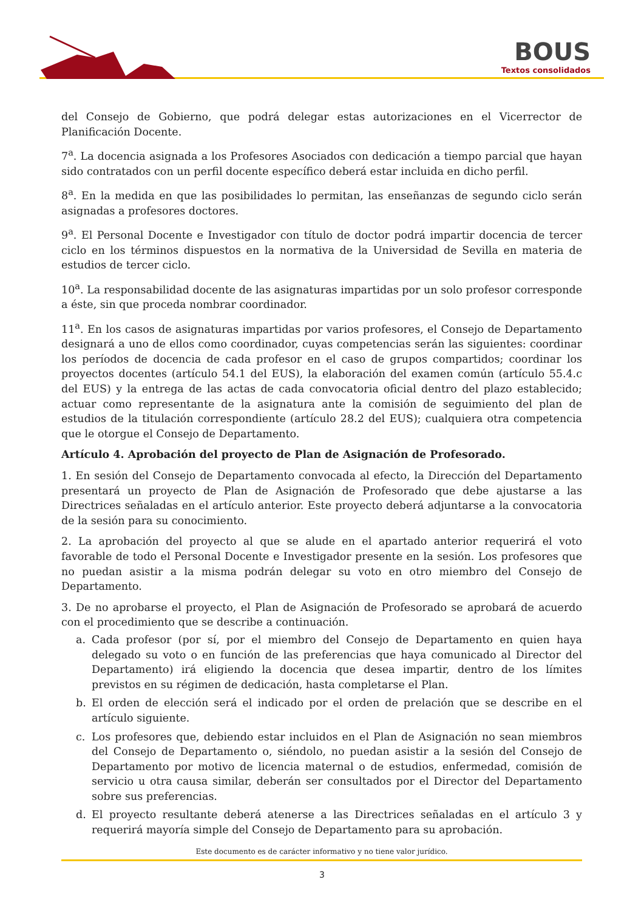BOUS
Textos consolidados
del Consejo de Gobierno, que podrá delegar estas autorizaciones en el Vicerrector de Planificación Docente.
7<sup>a</sup>. La docencia asignada a los Profesores Asociados con dedicación a tiempo parcial que hayan sido contratados con un perfil docente específico deberá estar incluida en dicho perfil.
8<sup>a</sup>. En la medida en que las posibilidades lo permitan, las enseñanzas de segundo ciclo serán asignadas a profesores doctores.
9<sup>a</sup>. El Personal Docente e Investigador con título de doctor podrá impartir docencia de tercer ciclo en los términos dispuestos en la normativa de la Universidad de Sevilla en materia de estudios de tercer ciclo.
10<sup>a</sup>. La responsabilidad docente de las asignaturas impartidas por un solo profesor corresponde a éste, sin que proceda nombrar coordinador.
11<sup>a</sup>. En los casos de asignaturas impartidas por varios profesores, el Consejo de Departamento designará a uno de ellos como coordinador, cuyas competencias serán las siguientes: coordinar los períodos de docencia de cada profesor en el caso de grupos compartidos; coordinar los proyectos docentes (artículo 54.1 del EUS), la elaboración del examen común (artículo 55.4.c del EUS) y la entrega de las actas de cada convocatoria oficial dentro del plazo establecido; actuar como representante de la asignatura ante la comisión de seguimiento del plan de estudios de la titulación correspondiente (artículo 28.2 del EUS); cualquiera otra competencia que le otorgue el Consejo de Departamento.
Artículo 4. Aprobación del proyecto de Plan de Asignación de Profesorado.
1. En sesión del Consejo de Departamento convocada al efecto, la Dirección del Departamento presentará un proyecto de Plan de Asignación de Profesorado que debe ajustarse a las Directrices señaladas en el artículo anterior. Este proyecto deberá adjuntarse a la convocatoria de la sesión para su conocimiento.
2. La aprobación del proyecto al que se alude en el apartado anterior requerirá el voto favorable de todo el Personal Docente e Investigador presente en la sesión. Los profesores que no puedan asistir a la misma podrán delegar su voto en otro miembro del Consejo de Departamento.
3. De no aprobarse el proyecto, el Plan de Asignación de Profesorado se aprobará de acuerdo con el procedimiento que se describe a continuación.
a. Cada profesor (por sí, por el miembro del Consejo de Departamento en quien haya delegado su voto o en función de las preferencias que haya comunicado al Director del Departamento) irá eligiendo la docencia que desea impartir, dentro de los límites previstos en su régimen de dedicación, hasta completarse el Plan.
b. El orden de elección será el indicado por el orden de prelación que se describe en el artículo siguiente.
c. Los profesores que, debiendo estar incluidos en el Plan de Asignación no sean miembros del Consejo de Departamento o, siéndolo, no puedan asistir a la sesión del Consejo de Departamento por motivo de licencia maternal o de estudios, enfermedad, comisión de servicio u otra causa similar, deberán ser consultados por el Director del Departamento sobre sus preferencias.
d. El proyecto resultante deberá atenerse a las Directrices señaladas en el artículo 3 y requerirá mayoría simple del Consejo de Departamento para su aprobación.
Este documento es de carácter informativo y no tiene valor jurídico.
3